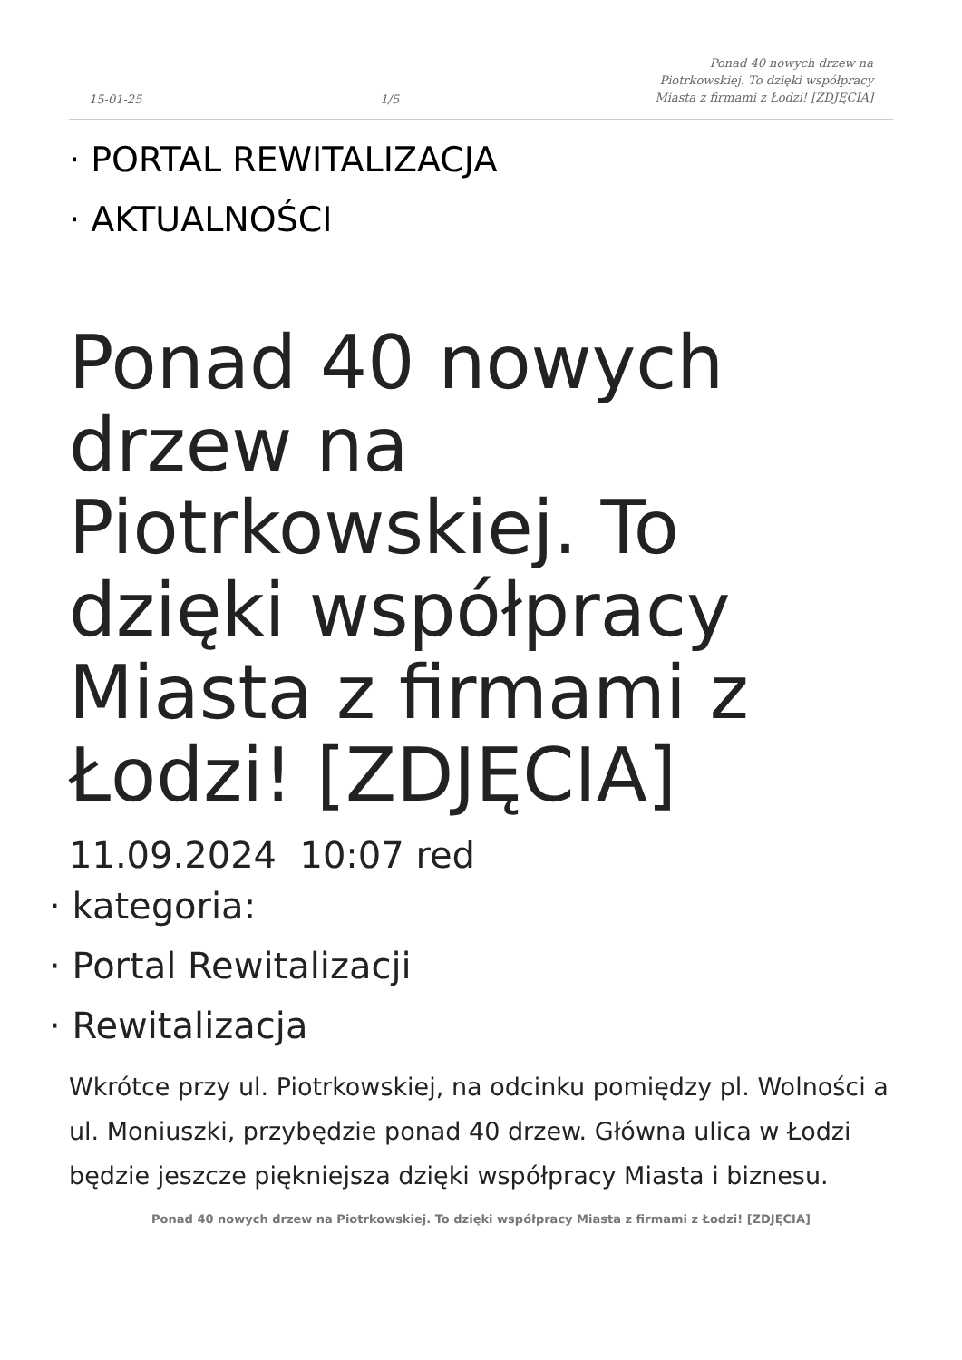15-01-25 1/5 Ponad 40 nowych drzew na Piotrkowskiej. To dzięki współpracy Miasta z firmami z Łodzi! [ZDJĘCIA]
· PORTAL REWITALIZACJA
· AKTUALNOŚCI
Ponad 40 nowych drzew na Piotrkowskiej. To dzięki współpracy Miasta z firmami z Łodzi! [ZDJĘCIA]
11.09.2024 10:07 red
· kategoria:
· Portal Rewitalizacji
· Rewitalizacja
Wkrótce przy ul. Piotrkowskiej, na odcinku pomiędzy pl. Wolności a ul. Moniuszki, przybędzie ponad 40 drzew. Główna ulica w Łodzi będzie jeszcze piękniejsza dzięki współpracy Miasta i biznesu.
Ponad 40 nowych drzew na Piotrkowskiej. To dzięki współpracy Miasta z firmami z Łodzi! [ZDJĘCIA]